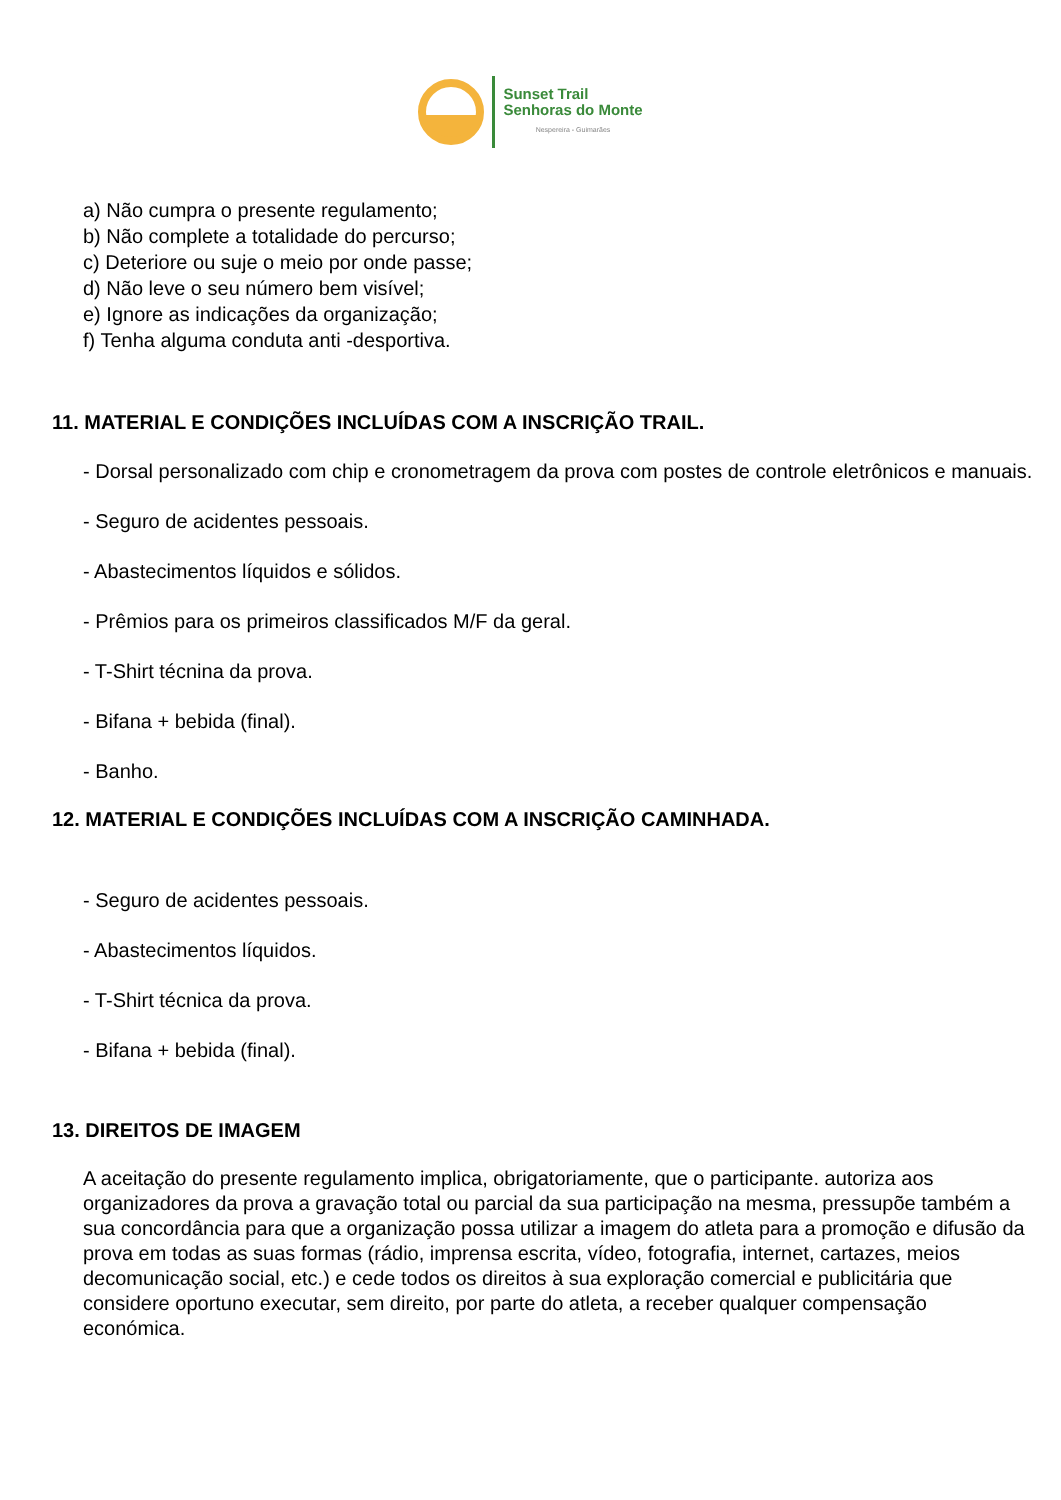Sunset Trail
Senhoras do Monte
Nespereira - Guimarães
a) Não cumpra o presente regulamento;
b) Não complete a totalidade do percurso;
c) Deteriore ou suje o meio por onde passe;
d) Não leve o seu número bem visível;
e) Ignore as indicações da organização;
f) Tenha alguma conduta anti -desportiva.
11. MATERIAL E CONDIÇÕES INCLUÍDAS COM A INSCRIÇÃO TRAIL.
- Dorsal personalizado com chip e cronometragem da prova com postes de controle eletrônicos e manuais.
- Seguro de acidentes pessoais.
- Abastecimentos líquidos e sólidos.
- Prêmios para os primeiros classificados M/F da geral.
- T-Shirt técnina da prova.
- Bifana + bebida (final).
- Banho.
12. MATERIAL E CONDIÇÕES INCLUÍDAS COM A INSCRIÇÃO CAMINHADA.
- Seguro de acidentes pessoais.
- Abastecimentos líquidos.
- T-Shirt técnica da prova.
- Bifana + bebida (final).
13. DIREITOS DE IMAGEM
A aceitação do presente regulamento implica, obrigatoriamente, que o participante. autoriza aos organizadores da prova a gravação total ou parcial da sua participação na mesma, pressupõe também a sua concordância para que a organização possa utilizar a imagem do atleta para a promoção e difusão da prova em todas as suas formas (rádio, imprensa escrita, vídeo, fotografia, internet, cartazes, meios decomunicação social, etc.) e cede todos os direitos à sua exploração comercial e publicitária que considere oportuno executar, sem direito, por parte do atleta, a receber qualquer compensação económica.